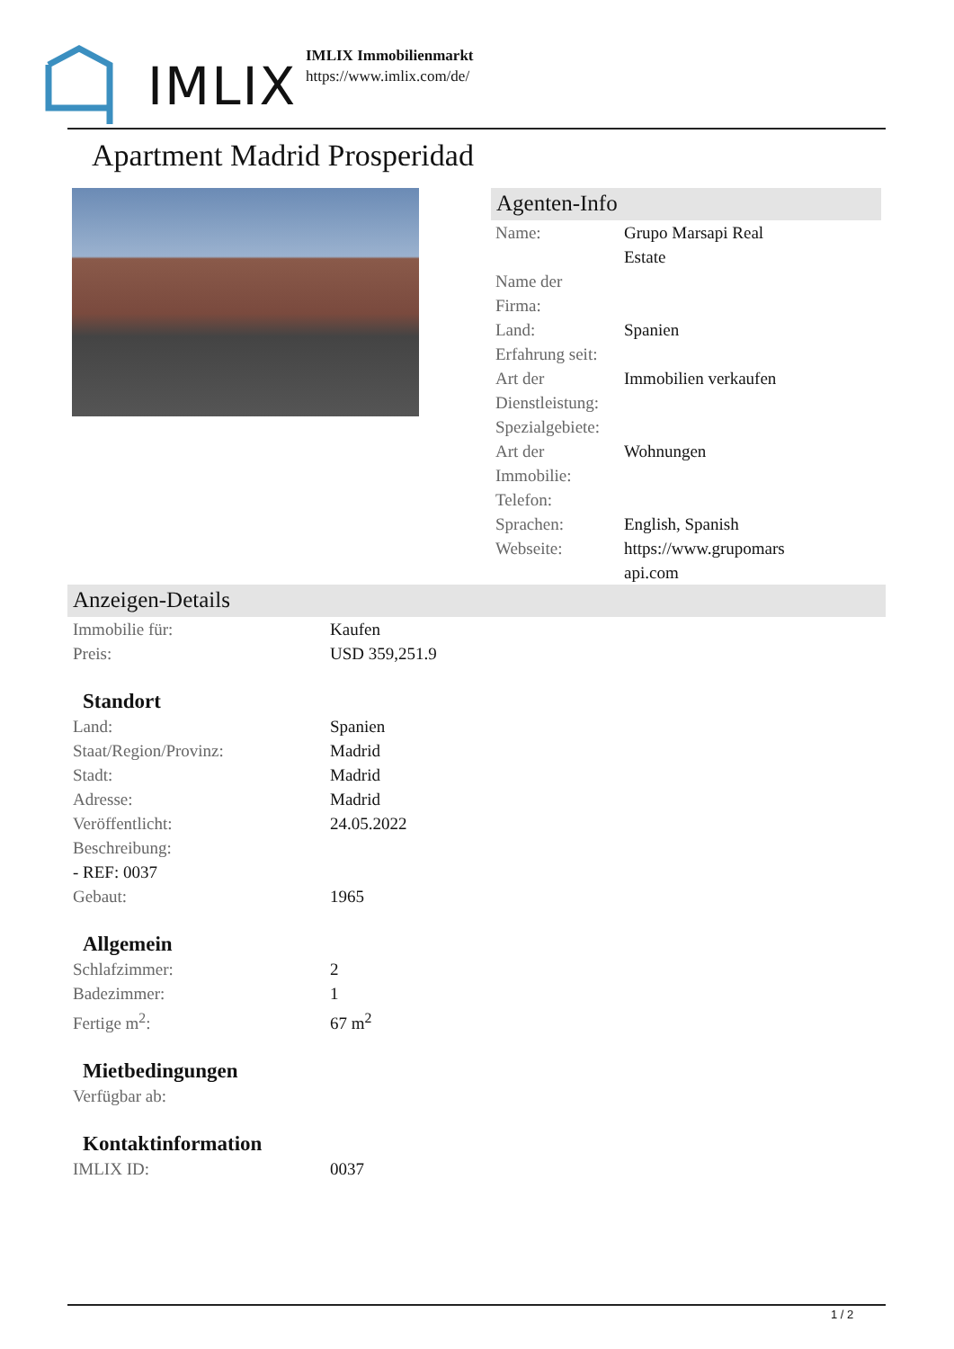IMLIX
IMLIX Immobilienmarkt
https://www.imlix.com/de/
Apartment Madrid Prosperidad
Agenten-Info
| Name: | Grupo Marsapi Real Estate |
| Name der Firma: | |
| Land: | Spanien |
| Erfahrung seit: | |
| Art der Dienstleistung: | Immobilien verkaufen |
| Spezialgebiete: | |
| Art der Immobilie: | Wohnungen |
| Telefon: | |
| Sprachen: | English, Spanish |
| Webseite: | https://www.grupomars api.com |
Anzeigen-Details
| Immobilie für: | Kaufen |
| Preis: | USD 359,251.9 |
Standort
| Land: | Spanien |
| Staat/Region/Provinz: | Madrid |
| Stadt: | Madrid |
| Adresse: | Madrid |
| Veröffentlicht: | 24.05.2022 |
| Beschreibung: | |
| - REF: 0037 | |
| Gebaut: | 1965 |
Allgemein
| Schlafzimmer: | 2 |
| Badezimmer: | 1 |
| Fertige m<sup>2</sup>: | 67 m<sup>2</sup> |
Mietbedingungen
| Verfügbar ab: | |
Kontaktinformation
| IMLIX ID: | 0037 |
1 / 2